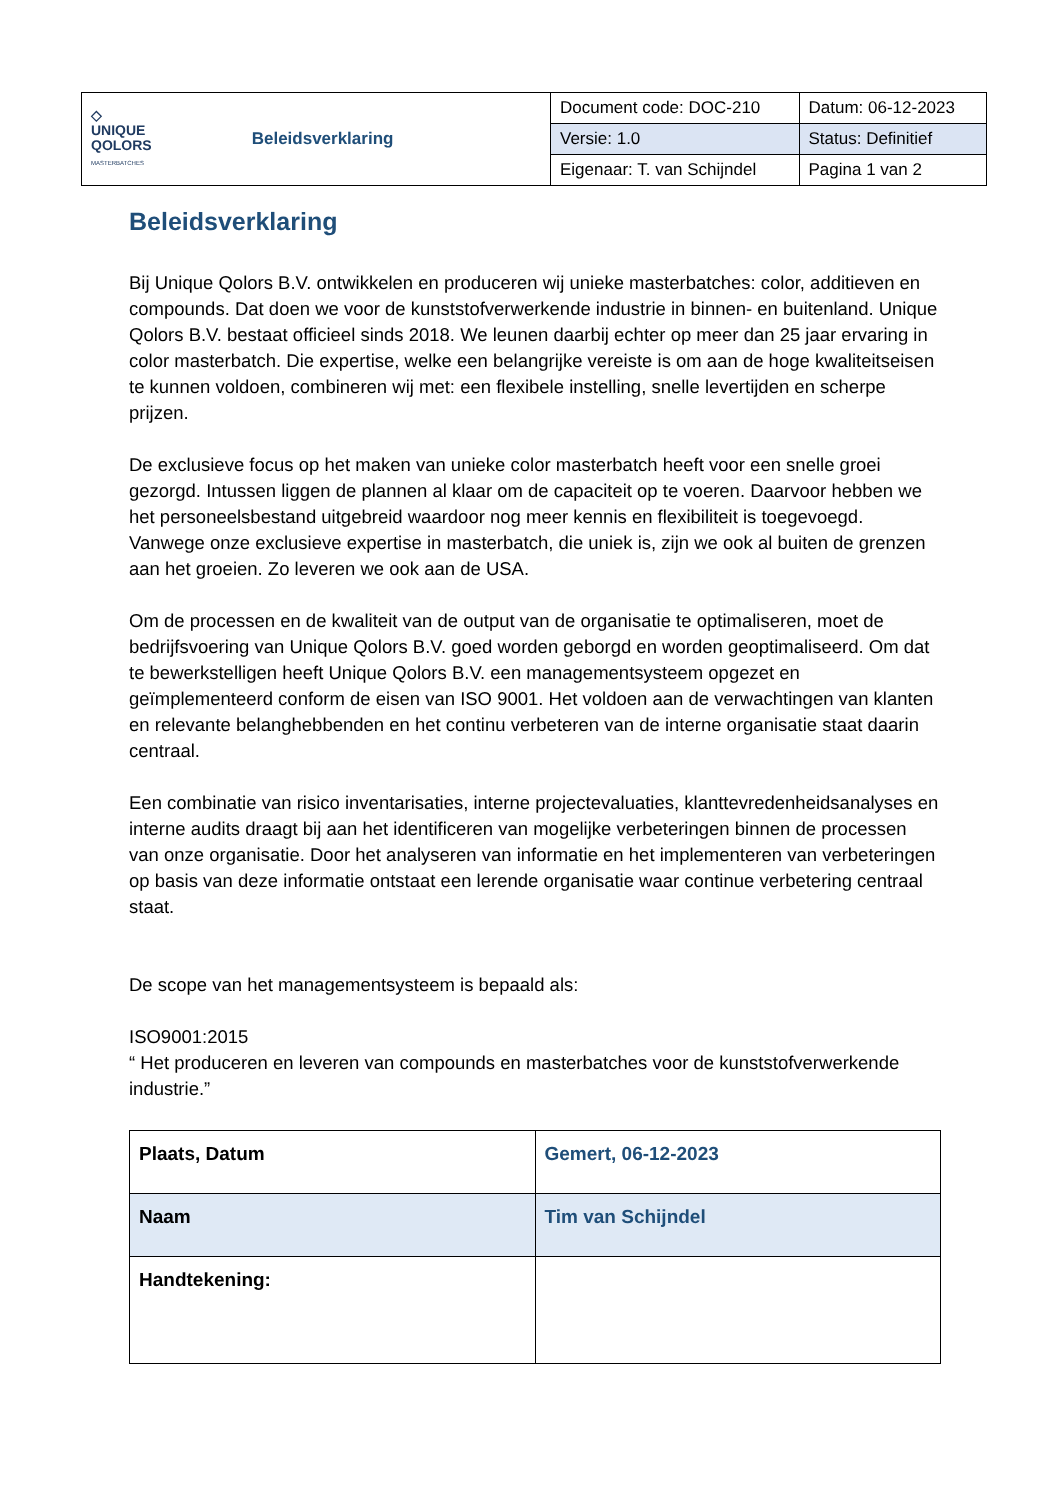| ◇ UNIQUE QOLORS MASTERBATCHES Beleidsverklaring | Document code: DOC-210 | Datum: 06-12-2023 |
| | Versie: 1.0 | Status: Definitief |
| | Eigenaar: T. van Schijndel | Pagina 1 van 2 |
Beleidsverklaring
Bij Unique Qolors B.V. ontwikkelen en produceren wij unieke masterbatches: color, additieven en compounds. Dat doen we voor de kunststofverwerkende industrie in binnen- en buitenland. Unique Qolors B.V. bestaat officieel sinds 2018. We leunen daarbij echter op meer dan 25 jaar ervaring in color masterbatch. Die expertise, welke een belangrijke vereiste is om aan de hoge kwaliteitseisen te kunnen voldoen, combineren wij met: een flexibele instelling, snelle levertijden en scherpe prijzen.
De exclusieve focus op het maken van unieke color masterbatch heeft voor een snelle groei gezorgd. Intussen liggen de plannen al klaar om de capaciteit op te voeren. Daarvoor hebben we het personeelsbestand uitgebreid waardoor nog meer kennis en flexibiliteit is toegevoegd. Vanwege onze exclusieve expertise in masterbatch, die uniek is, zijn we ook al buiten de grenzen aan het groeien. Zo leveren we ook aan de USA.
Om de processen en de kwaliteit van de output van de organisatie te optimaliseren, moet de bedrijfsvoering van Unique Qolors B.V. goed worden geborgd en worden geoptimaliseerd. Om dat te bewerkstelligen heeft Unique Qolors B.V. een managementsysteem opgezet en geïmplementeerd conform de eisen van ISO 9001. Het voldoen aan de verwachtingen van klanten en relevante belanghebbenden en het continu verbeteren van de interne organisatie staat daarin centraal.
Een combinatie van risico inventarisaties, interne projectevaluaties, klanttevredenheidsanalyses en interne audits draagt bij aan het identificeren van mogelijke verbeteringen binnen de processen van onze organisatie. Door het analyseren van informatie en het implementeren van verbeteringen op basis van deze informatie ontstaat een lerende organisatie waar continue verbetering centraal staat.
De scope van het managementsysteem is bepaald als:
ISO9001:2015
“ Het produceren en leveren van compounds en masterbatches voor de kunststofverwerkende industrie.”
| Plaats, Datum | Gemert, 06-12-2023 |
| Naam | Tim van Schijndel |
| Handtekening: | |